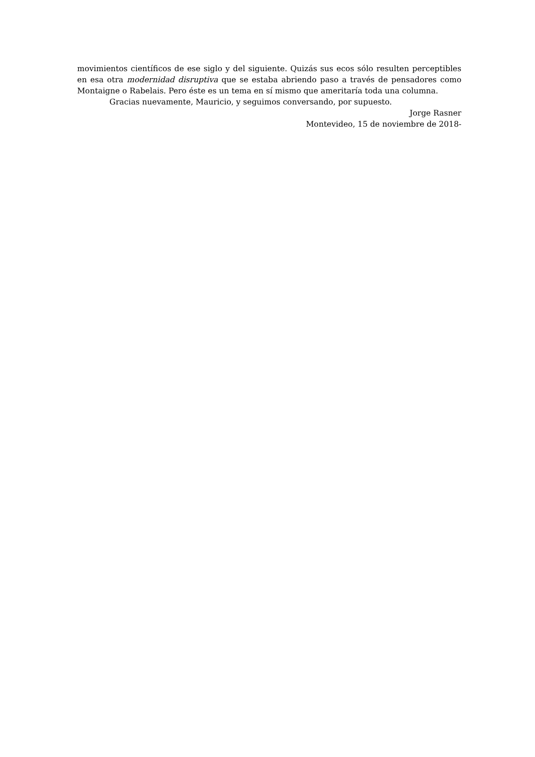movimientos científicos de ese siglo y del siguiente. Quizás sus ecos sólo resulten perceptibles en esa otra modernidad disruptiva que se estaba abriendo paso a través de pensadores como Montaigne o Rabelais. Pero éste es un tema en sí mismo que ameritaría toda una columna.
Gracias nuevamente, Mauricio, y seguimos conversando, por supuesto.
Jorge Rasner
Montevideo, 15 de noviembre de 2018-